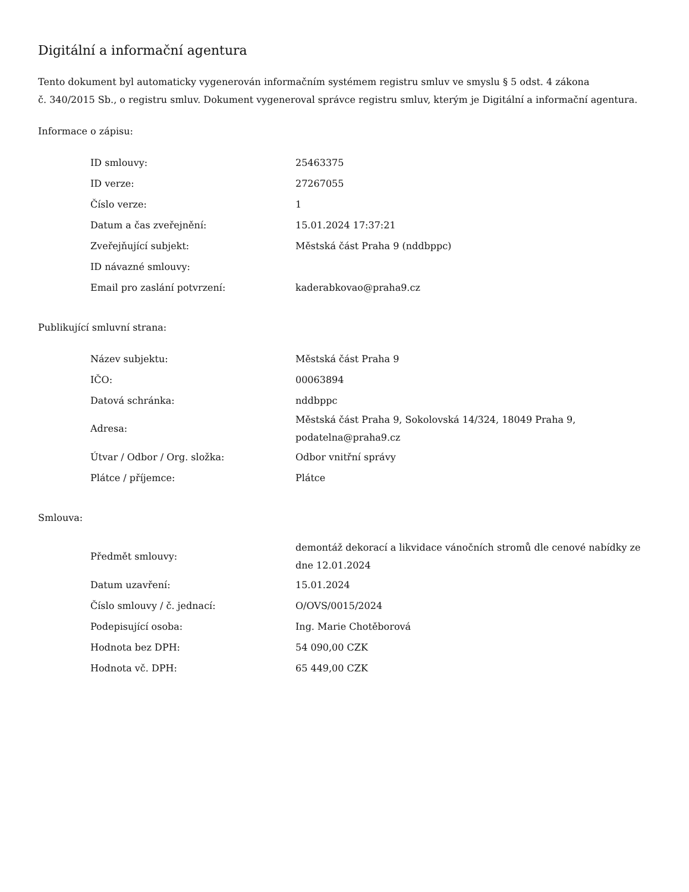Digitální a informační agentura
Tento dokument byl automaticky vygenerován informačním systémem registru smluv ve smyslu § 5 odst. 4 zákona
č. 340/2015 Sb., o registru smluv. Dokument vygeneroval správce registru smluv, kterým je Digitální a informační agentura.
Informace o zápisu:
| ID smlouvy: | 25463375 |
| ID verze: | 27267055 |
| Číslo verze: | 1 |
| Datum a čas zveřejnění: | 15.01.2024 17:37:21 |
| Zveřejňující subjekt: | Městská část Praha 9 (nddbppc) |
| ID návazné smlouvy: | |
| Email pro zaslání potvrzení: | kaderabkovao@praha9.cz |
Publikující smluvní strana:
| Název subjektu: | Městská část Praha 9 |
| IČO: | 00063894 |
| Datová schránka: | nddbppc |
| Adresa: | Městská část Praha 9, Sokolovská 14/324, 18049 Praha 9, podatelna@praha9.cz |
| Útvar / Odbor / Org. složka: | Odbor vnitřní správy |
| Plátce / příjemce: | Plátce |
Smlouva:
| Předmět smlouvy: | demontáž dekorací a likvidace vánočních stromů dle cenové nabídky ze dne 12.01.2024 |
| Datum uzavření: | 15.01.2024 |
| Číslo smlouvy / č. jednací: | O/OVS/0015/2024 |
| Podepisující osoba: | Ing. Marie Chotěborová |
| Hodnota bez DPH: | 54 090,00 CZK |
| Hodnota vč. DPH: | 65 449,00 CZK |